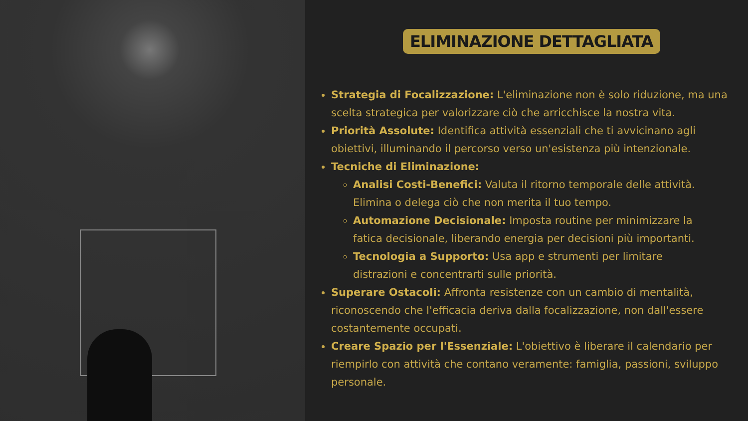ELIMINAZIONE DETTAGLIATA
Strategia di Focalizzazione: L'eliminazione non è solo riduzione, ma una scelta strategica per valorizzare ciò che arricchisce la nostra vita.
Priorità Assolute: Identifica attività essenziali che ti avvicinano agli obiettivi, illuminando il percorso verso un'esistenza più intenzionale.
Tecniche di Eliminazione:
Analisi Costi-Benefici: Valuta il ritorno temporale delle attività. Elimina o delega ciò che non merita il tuo tempo.
Automazione Decisionale: Imposta routine per minimizzare la fatica decisionale, liberando energia per decisioni più importanti.
Tecnologia a Supporto: Usa app e strumenti per limitare distrazioni e concentrarti sulle priorità.
Superare Ostacoli: Affronta resistenze con un cambio di mentalità, riconoscendo che l'efficacia deriva dalla focalizzazione, non dall'essere costantemente occupati.
Creare Spazio per l'Essenziale: L'obiettivo è liberare il calendario per riempirlo con attività che contano veramente: famiglia, passioni, sviluppo personale.